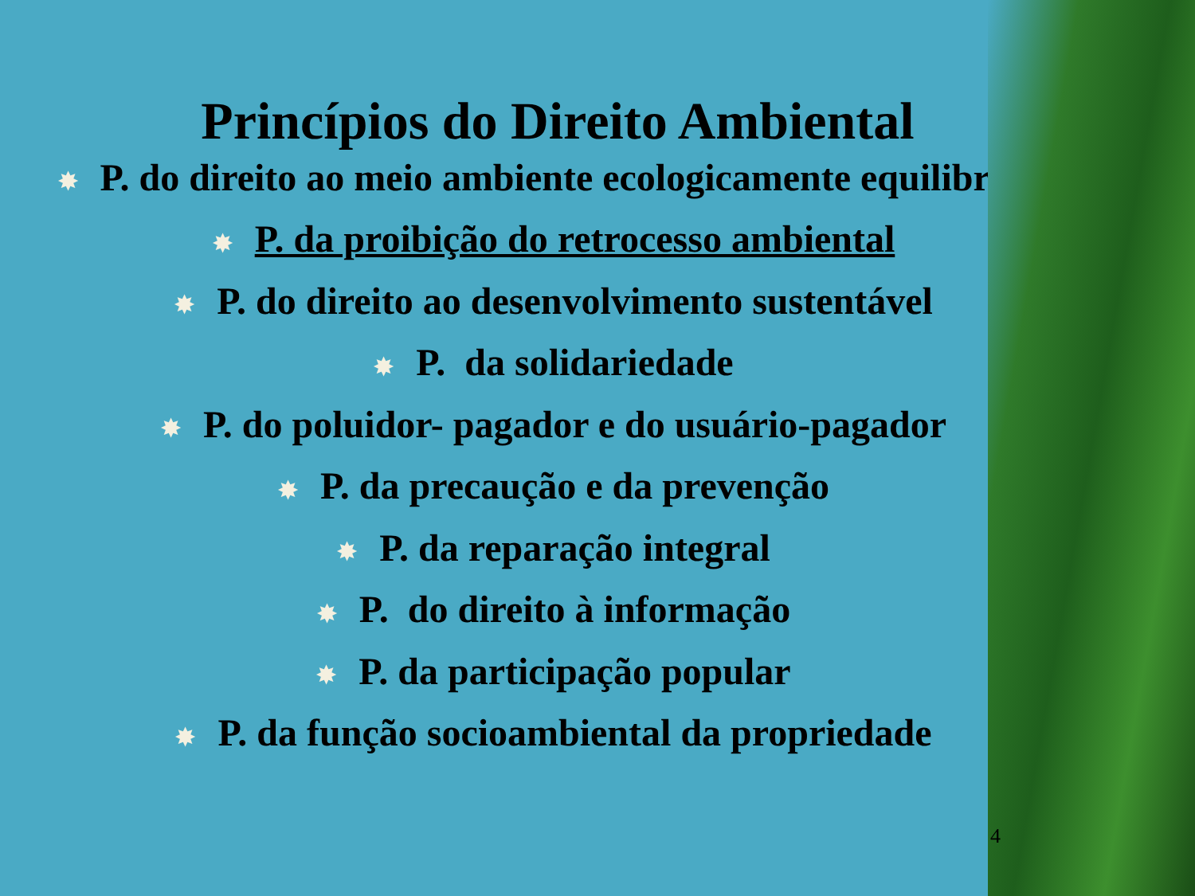Princípios do Direito Ambiental
✸ P. do direito ao meio ambiente ecologicamente equilibrado
✸ P. da proibição do retrocesso ambiental
✸ P. do direito ao desenvolvimento sustentável
✸ P. da solidariedade
✸ P. do poluidor- pagador e do usuário-pagador
✸ P. da precaução e da prevenção
✸ P. da reparação integral
✸ P. do direito à informação
✸ P. da participação popular
✸ P. da função socioambiental da propriedade
4